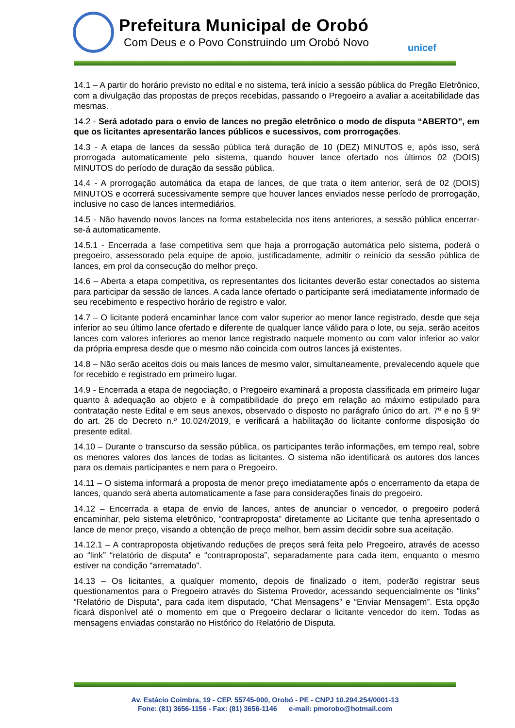Prefeitura Municipal de Orobó
Com Deus e o Povo Construindo um Orobó Novo
unicef
14.1 – A partir do horário previsto no edital e no sistema, terá início a sessão pública do Pregão Eletrônico, com a divulgação das propostas de preços recebidas, passando o Pregoeiro a avaliar a aceitabilidade das mesmas.
14.2 - Será adotado para o envio de lances no pregão eletrônico o modo de disputa “ABERTO”, em que os licitantes apresentarão lances públicos e sucessivos, com prorrogações.
14.3 - A etapa de lances da sessão pública terá duração de 10 (DEZ) MINUTOS e, após isso, será prorrogada automaticamente pelo sistema, quando houver lance ofertado nos últimos 02 (DOIS) MINUTOS do período de duração da sessão pública.
14.4 - A prorrogação automática da etapa de lances, de que trata o item anterior, será de 02 (DOIS) MINUTOS e ocorrerá sucessivamente sempre que houver lances enviados nesse período de prorrogação, inclusive no caso de lances intermediários.
14.5 - Não havendo novos lances na forma estabelecida nos itens anteriores, a sessão pública encerrar-se-á automaticamente.
14.5.1 - Encerrada a fase competitiva sem que haja a prorrogação automática pelo sistema, poderá o pregoeiro, assessorado pela equipe de apoio, justificadamente, admitir o reinício da sessão pública de lances, em prol da consecução do melhor preço.
14.6 – Aberta a etapa competitiva, os representantes dos licitantes deverão estar conectados ao sistema para participar da sessão de lances. A cada lance ofertado o participante será imediatamente informado de seu recebimento e respectivo horário de registro e valor.
14.7 – O licitante poderá encaminhar lance com valor superior ao menor lance registrado, desde que seja inferior ao seu último lance ofertado e diferente de qualquer lance válido para o lote, ou seja, serão aceitos lances com valores inferiores ao menor lance registrado naquele momento ou com valor inferior ao valor da própria empresa desde que o mesmo não coincida com outros lances já existentes.
14.8 – Não serão aceitos dois ou mais lances de mesmo valor, simultaneamente, prevalecendo aquele que for recebido e registrado em primeiro lugar.
14.9 - Encerrada a etapa de negociação, o Pregoeiro examinará a proposta classificada em primeiro lugar quanto à adequação ao objeto e à compatibilidade do preço em relação ao máximo estipulado para contratação neste Edital e em seus anexos, observado o disposto no parágrafo único do art. 7º e no § 9º do art. 26 do Decreto n.º 10.024/2019, e verificará a habilitação do licitante conforme disposição do presente edital.
14.10 – Durante o transcurso da sessão pública, os participantes terão informações, em tempo real, sobre os menores valores dos lances de todas as licitantes. O sistema não identificará os autores dos lances para os demais participantes e nem para o Pregoeiro.
14.11 – O sistema informará a proposta de menor preço imediatamente após o encerramento da etapa de lances, quando será aberta automaticamente a fase para considerações finais do pregoeiro.
14.12 – Encerrada a etapa de envio de lances, antes de anunciar o vencedor, o pregoeiro poderá encaminhar, pelo sistema eletrônico, “contraproposta” diretamente ao Licitante que tenha apresentado o lance de menor preço, visando a obtenção de preço melhor, bem assim decidir sobre sua aceitação.
14.12.1 – A contraproposta objetivando reduções de preços será feita pelo Pregoeiro, através de acesso ao “link” “relatório de disputa” e “contraproposta”, separadamente para cada item, enquanto o mesmo estiver na condição “arrematado”.
14.13 – Os licitantes, a qualquer momento, depois de finalizado o item, poderão registrar seus questionamentos para o Pregoeiro através do Sistema Provedor, acessando sequencialmente os “links” “Relatório de Disputa”, para cada item disputado, “Chat Mensagens” e “Enviar Mensagem”. Esta opção ficará disponível até o momento em que o Pregoeiro declarar o licitante vencedor do item. Todas as mensagens enviadas constarão no Histórico do Relatório de Disputa.
Av. Estácio Coimbra, 19 - CEP. 55745-000, Orobó - PE - CNPJ 10.294.254/0001-13
Fone: (81) 3656-1156 - Fax: (81) 3656-1146 e-mail: pmorobo@hotmail.com